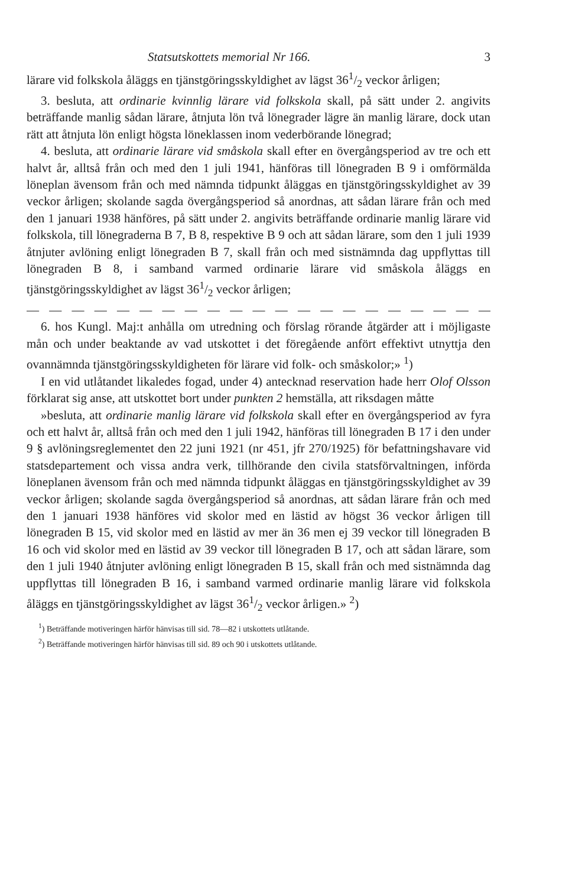Statsutskottets memorial Nr 166. 3
lärare vid folkskola åläggs en tjänstgöringsskyldighet av lägst 361/2 veckor årligen;
3. besluta, att ordinarie kvinnlig lärare vid folkskola skall, på sätt under 2. angivits beträffande manlig sådan lärare, åtnjuta lön två lönegrader lägre än manlig lärare, dock utan rätt att åtnjuta lön enligt högsta löneklassen inom vederbörande lönegrad;
4. besluta, att ordinarie lärare vid småskola skall efter en övergångsperiod av tre och ett halvt år, alltså från och med den 1 juli 1941, hänföras till lönegraden B 9 i omförmälda löneplan ävensom från och med nämnda tidpunkt åläggas en tjänstgöringsskyldighet av 39 veckor årligen; skolande sagda övergångsperiod så anordnas, att sådan lärare från och med den 1 januari 1938 hänföres, på sätt under 2. angivits beträffande ordinarie manlig lärare vid folkskola, till lönegraderna B 7, B 8, respektive B 9 och att sådan lärare, som den 1 juli 1939 åtnjuter avlöning enligt lönegraden B 7, skall från och med sistnämnda dag uppflyttas till lönegraden B 8, i samband varmed ordinarie lärare vid småskola åläggs en tjänstgöringsskyldighet av lägst 361/2 veckor årligen;
— — — — — — — — — — — — — — — — — — — — — — — —
6. hos Kungl. Maj:t anhålla om utredning och förslag rörande åtgärder att i möjligaste mån och under beaktande av vad utskottet i det föregående anfört effektivt utnyttja den ovannämnda tjänstgöringsskyldigheten för lärare vid folk- och småskolor;» <sup>1</sup>)
I en vid utlåtandet likaledes fogad, under 4) antecknad reservation hade herr Olof Olsson förklarat sig anse, att utskottet bort under punkten 2 hemställa, att riksdagen måtte
»besluta, att ordinarie manlig lärare vid folkskola skall efter en övergångsperiod av fyra och ett halvt år, alltså från och med den 1 juli 1942, hänföras till lönegraden B 17 i den under 9 § avlöningsreglementet den 22 juni 1921 (nr 451, jfr 270/1925) för befattningshavare vid statsdepartement och vissa andra verk, tillhörande den civila statsförvaltningen, införda löneplanen ävensom från och med nämnda tidpunkt åläggas en tjänstgöringsskyldighet av 39 veckor årligen; skolande sagda övergångsperiod så anordnas, att sådan lärare från och med den 1 januari 1938 hänföres vid skolor med en lästid av högst 36 veckor årligen till lönegraden B 15, vid skolor med en lästid av mer än 36 men ej 39 veckor till lönegraden B 16 och vid skolor med en lästid av 39 veckor till lönegraden B 17, och att sådan lärare, som den 1 juli 1940 åtnjuter avlöning enligt lönegraden B 15, skall från och med sistnämnda dag uppflyttas till lönegraden B 16, i samband varmed ordinarie manlig lärare vid folkskola åläggs en tjänstgöringsskyldighet av lägst 361/2 veckor årligen.» <sup>2</sup>)
<sup>1</sup>) Beträffande motiveringen härför hänvisas till sid. 78—82 i utskottets utlåtande.
<sup>2</sup>) Beträffande motiveringen härför hänvisas till sid. 89 och 90 i utskottets utlåtande.